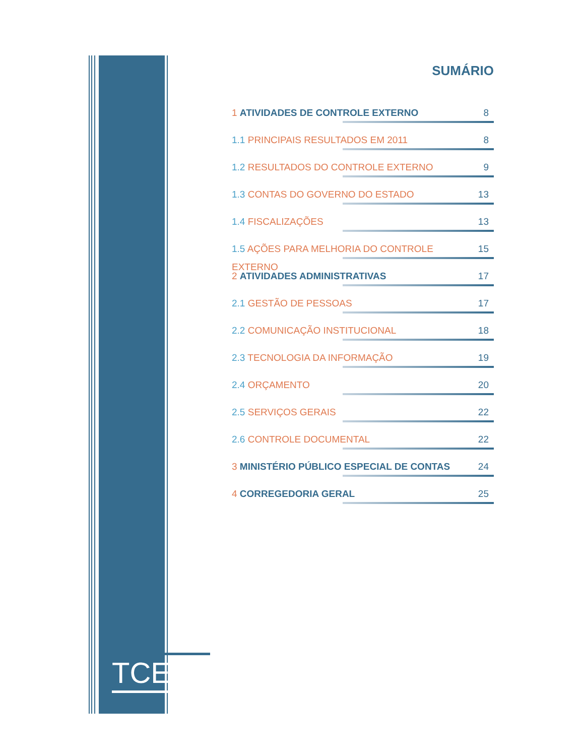TCEES
SUMÁRIO
1 ATIVIDADES DE CONTROLE EXTERNO 8
1.1 PRINCIPAIS RESULTADOS EM 2011 8
1.2 RESULTADOS DO CONTROLE EXTERNO 9
1.3 CONTAS DO GOVERNO DO ESTADO 13
1.4 FISCALIZAÇÕES 13
1.5 AÇÕES PARA MELHORIA DO CONTROLE EXTERNO 15
2 ATIVIDADES ADMINISTRATIVAS 17
2.1 GESTÃO DE PESSOAS 17
2.2 COMUNICAÇÃO INSTITUCIONAL 18
2.3 TECNOLOGIA DA INFORMAÇÃO 19
2.4 ORÇAMENTO 20
2.5 SERVIÇOS GERAIS 22
2.6 CONTROLE DOCUMENTAL 22
3 MINISTÉRIO PÚBLICO ESPECIAL DE CONTAS 24
4 CORREGEDORIA GERAL 25